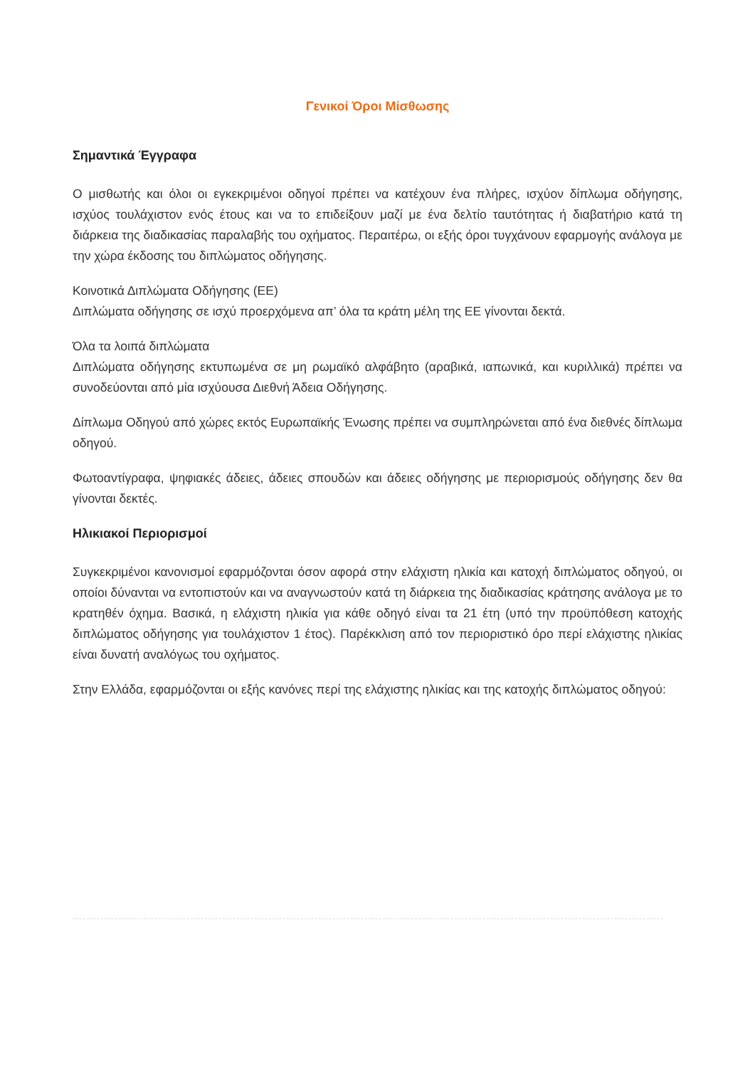Γενικοί Όροι Μίσθωσης
Σημαντικά Έγγραφα
Ο μισθωτής και όλοι οι εγκεκριμένοι οδηγοί πρέπει να κατέχουν ένα πλήρες, ισχύον δίπλωμα οδήγησης, ισχύος τουλάχιστον ενός έτους και να το επιδείξουν μαζί με ένα δελτίο ταυτότητας ή διαβατήριο κατά τη διάρκεια της διαδικασίας παραλαβής του οχήματος. Περαιτέρω, οι εξής όροι τυγχάνουν εφαρμογής ανάλογα με την χώρα έκδοσης του διπλώματος οδήγησης.
Κοινοτικά Διπλώματα Οδήγησης (ΕΕ)
Διπλώματα οδήγησης σε ισχύ προερχόμενα απ’ όλα τα κράτη μέλη της ΕΕ γίνονται δεκτά.
Όλα τα λοιπά διπλώματα
Διπλώματα οδήγησης εκτυπωμένα σε μη ρωμαϊκό αλφάβητο (αραβικά, ιαπωνικά, και κυριλλικά) πρέπει να συνοδεύονται από μία ισχύουσα Διεθνή Άδεια Οδήγησης.
Δίπλωμα Οδηγού από χώρες εκτός Ευρωπαϊκής Ένωσης πρέπει να συμπληρώνεται από ένα διεθνές δίπλωμα οδηγού.
Φωτοαντίγραφα, ψηφιακές άδειες, άδειες σπουδών και άδειες οδήγησης με περιορισμούς οδήγησης δεν θα γίνονται δεκτές.
Ηλικιακοί Περιορισμοί
Συγκεκριμένοι κανονισμοί εφαρμόζονται όσον αφορά στην ελάχιστη ηλικία και κατοχή διπλώματος οδηγού, οι οποίοι δύνανται να εντοπιστούν και να αναγνωστούν κατά τη διάρκεια της διαδικασίας κράτησης ανάλογα με το κρατηθέν όχημα. Βασικά, η ελάχιστη ηλικία για κάθε οδηγό είναι τα 21 έτη (υπό την προϋπόθεση κατοχής διπλώματος οδήγησης για τουλάχιστον 1 έτος). Παρέκκλιση από τον περιοριστικό όρο περί ελάχιστης ηλικίας είναι δυνατή αναλόγως του οχήματος.
Στην Ελλάδα, εφαρμόζονται οι εξής κανόνες περί της ελάχιστης ηλικίας και της κατοχής διπλώματος οδηγού: